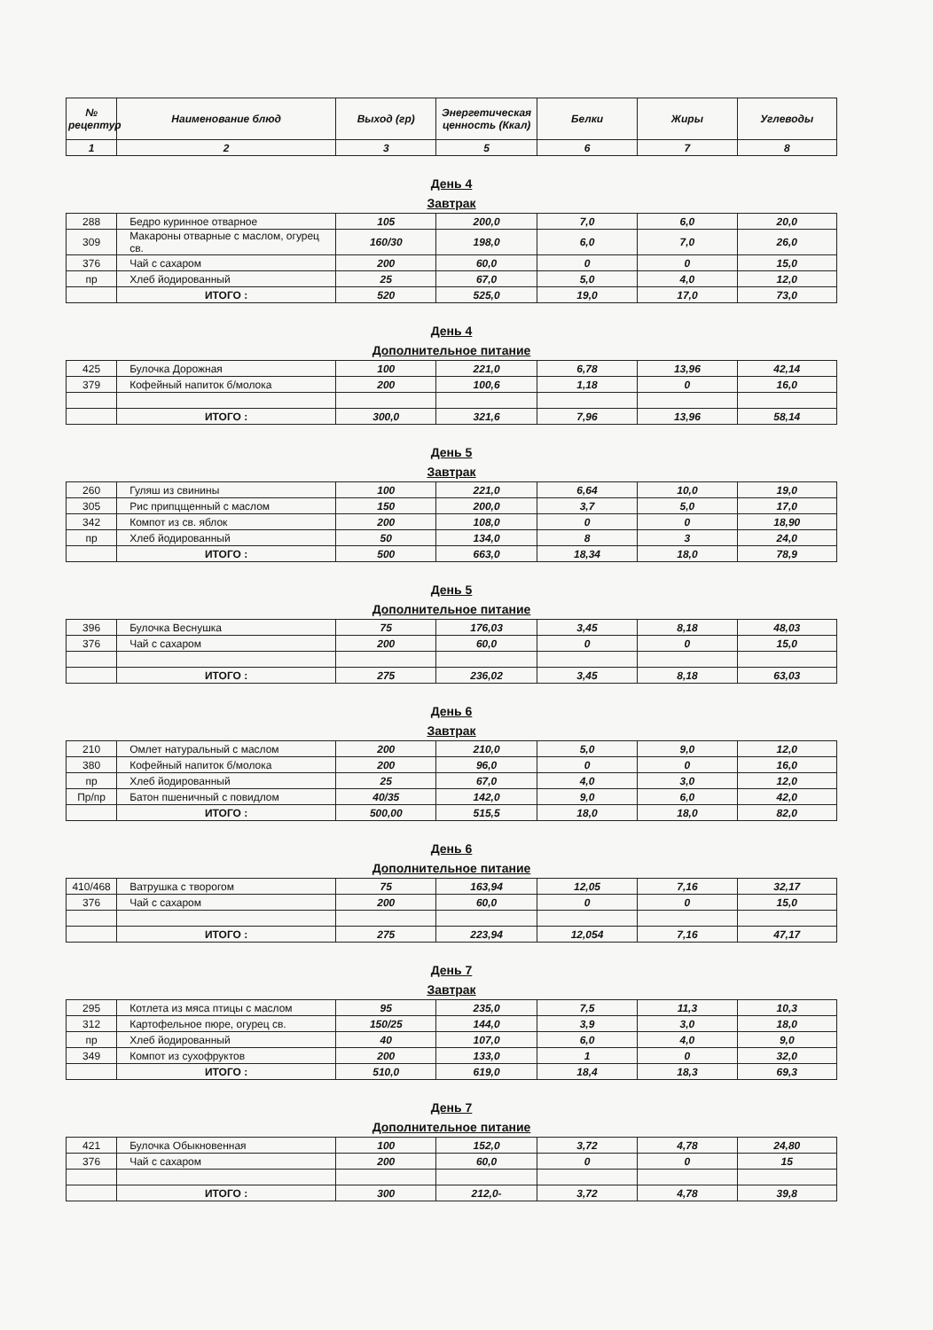| № рецептур | Наименование блюд | Выход (гр) | Энергетическая ценность (Ккал) | Белки | Жиры | Углеводы |
| --- | --- | --- | --- | --- | --- | --- |
| 1 | 2 | 3 | 5 | 6 | 7 | 8 |
День 4
Завтрак
| 288 | Бедро куринное отварное | 105 | 200,0 | 7,0 | 6,0 | 20,0 |
| 309 | Макароны отварные с маслом, огурец св. | 160/30 | 198,0 | 6,0 | 7,0 | 26,0 |
| 376 | Чай с сахаром | 200 | 60,0 | 0 | 0 | 15,0 |
| пр | Хлеб йодированный | 25 | 67,0 | 5,0 | 4,0 | 12,0 |
| | ИТОГО : | 520 | 525,0 | 19,0 | 17,0 | 73,0 |
День 4
Дополнительное питание
| 425 | Булочка Дорожная | 100 | 221,0 | 6,78 | 13,96 | 42,14 |
| 379 | Кофейный напиток б/молока | 200 | 100,6 | 1,18 | 0 | 16,0 |
| | ИТОГО : | 300,0 | 321,6 | 7,96 | 13,96 | 58,14 |
День 5
Завтрак
| 260 | Гуляш из свинины | 100 | 221,0 | 6,64 | 10,0 | 19,0 |
| 305 | Рис припцщенный с маслом | 150 | 200,0 | 3,7 | 5,0 | 17,0 |
| 342 | Компот из св. яблок | 200 | 108,0 | 0 | 0 | 18,90 |
| пр | Хлеб йодированный | 50 | 134,0 | 8 | 3 | 24,0 |
| | ИТОГО : | 500 | 663,0 | 18,34 | 18,0 | 78,9 |
День 5
Дополнительное питание
| 396 | Булочка Веснушка | 75 | 176,03 | 3,45 | 8,18 | 48,03 |
| 376 | Чай с сахаром | 200 | 60,0 | 0 | 0 | 15,0 |
| | ИТОГО : | 275 | 236,02 | 3,45 | 8,18 | 63,03 |
День 6
Завтрак
| 210 | Омлет натуральный с маслом | 200 | 210,0 | 5,0 | 9,0 | 12,0 |
| 380 | Кофейный напиток б/молока | 200 | 96,0 | 0 | 0 | 16,0 |
| пр | Хлеб йодированный | 25 | 67,0 | 4,0 | 3,0 | 12,0 |
| Пр/пр | Батон пшеничный с повидлом | 40/35 | 142,0 | 9,0 | 6,0 | 42,0 |
| | ИТОГО : | 500,00 | 515,5 | 18,0 | 18,0 | 82,0 |
День 6
Дополнительное питание
| 410/468 | Ватрушка с творогом | 75 | 163,94 | 12,05 | 7,16 | 32,17 |
| 376 | Чай с сахаром | 200 | 60,0 | 0 | 0 | 15,0 |
| | ИТОГО : | 275 | 223,94 | 12,054 | 7,16 | 47,17 |
День 7
Завтрак
| 295 | Котлета из мяса птицы с маслом | 95 | 235,0 | 7,5 | 11,3 | 10,3 |
| 312 | Картофельное пюре, огурец св. | 150/25 | 144,0 | 3,9 | 3,0 | 18,0 |
| пр | Хлеб йодированный | 40 | 107,0 | 6,0 | 4,0 | 9,0 |
| 349 | Компот из сухофруктов | 200 | 133,0 | 1 | 0 | 32,0 |
| | ИТОГО : | 510,0 | 619,0 | 18,4 | 18,3 | 69,3 |
День 7
Дополнительное питание
| 421 | Булочка Обыкновенная | 100 | 152,0 | 3,72 | 4,78 | 24,80 |
| 376 | Чай с сахаром | 200 | 60,0 | 0 | 0 | 15 |
| | ИТОГО : | 300 | 212,0- | 3,72 | 4,78 | 39,8 |